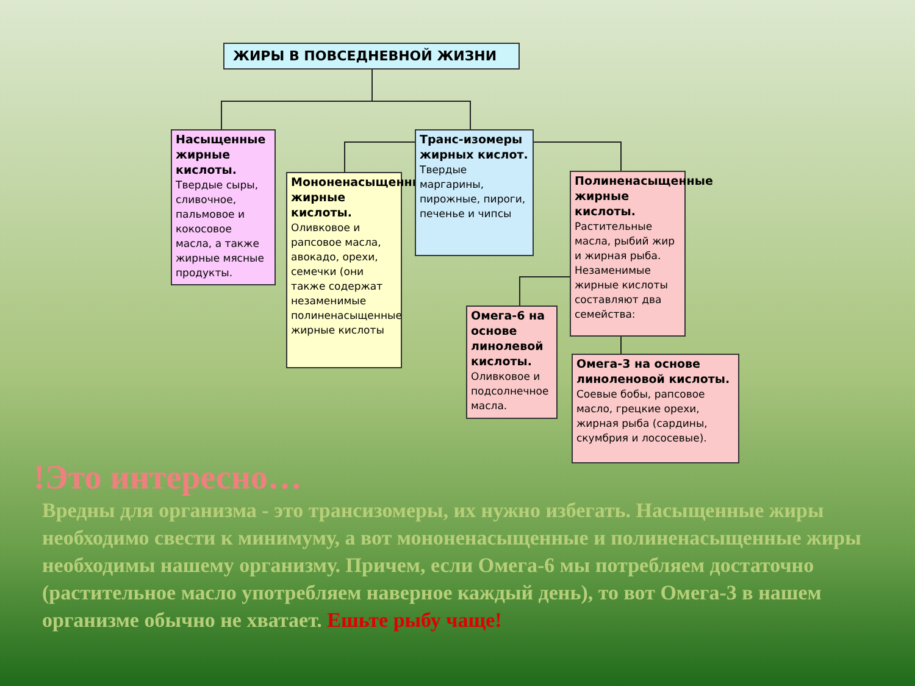ЖИРЫ В ПОВСЕДНЕВНОЙ ЖИЗНИ
Насыщенные жирные кислоты.
Твердые сыры, сливочное, пальмовое и кокосовое масла, а также жирные мясные продукты.
Мононенасыщенные жирные кислоты.
Оливковое и рапсовое масла, авокадо, орехи, семечки (они также содержат незаменимые полиненасыщенные жирные кислоты
Транс-изомеры жирных кислот.
Твердые маргарины, пирожные, пироги, печенье и чипсы
Полиненасыщенные жирные кислоты.
Растительные масла, рыбий жир и жирная рыба. Незаменимые жирные кислоты составляют два семейства:
Омега-6 на основе линолевой кислоты.
Оливковое и подсолнечное масла.
Омега-3 на основе линоленовой кислоты.
Соевые бобы, рапсовое масло, грецкие орехи, жирная рыба (сардины, скумбрия и лососевые).
!Это интересно…
Вредны для организма - это трансизомеры, их нужно избегать. Насыщенные жиры необходимо свести к минимуму, а вот мононенасыщенные и полиненасыщенные жиры необходимы нашему организму. Причем, если Омега-6 мы потребляем достаточно (растительное масло употребляем наверное каждый день), то вот Омега-3 в нашем организме обычно не хватает. Ешьте рыбу чаще!